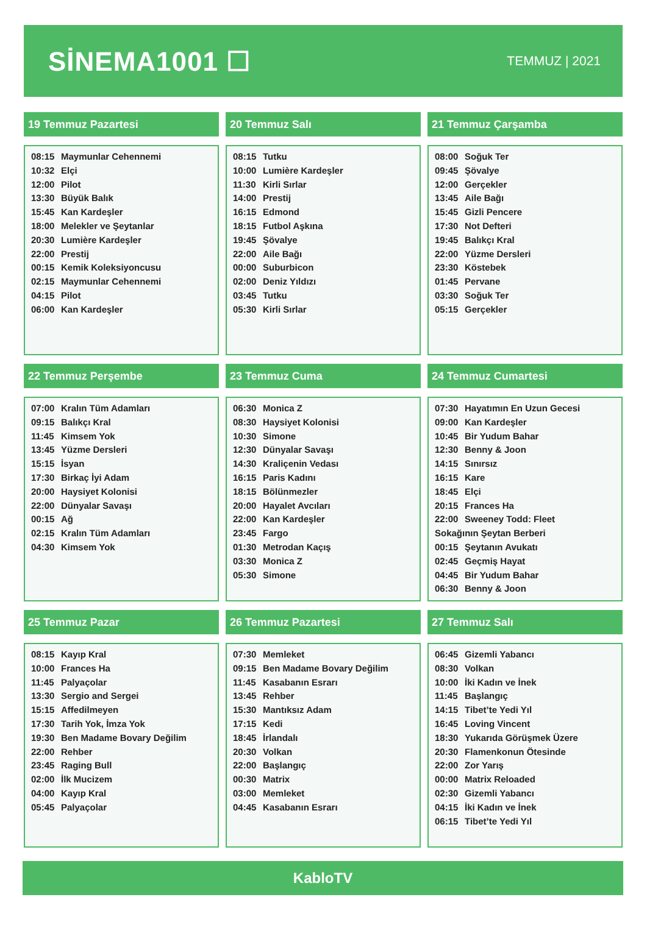SİNEMA1001 ☐
TEMMUZ | 2021
19 Temmuz Pazartesi
| 08:15 | Maymunlar Cehennemi |
| 10:32 | Elçi |
| 12:00 | Pilot |
| 13:30 | Büyük Balık |
| 15:45 | Kan Kardeşler |
| 18:00 | Melekler ve Şeytanlar |
| 20:30 | Lumière Kardeşler |
| 22:00 | Prestij |
| 00:15 | Kemik Koleksiyoncusu |
| 02:15 | Maymunlar Cehennemi |
| 04:15 | Pilot |
| 06:00 | Kan Kardeşler |
20 Temmuz Salı
| 08:15 | Tutku |
| 10:00 | Lumière Kardeşler |
| 11:30 | Kirli Sırlar |
| 14:00 | Prestij |
| 16:15 | Edmond |
| 18:15 | Futbol Aşkına |
| 19:45 | Şövalye |
| 22:00 | Aile Bağı |
| 00:00 | Suburbicon |
| 02:00 | Deniz Yıldızı |
| 03:45 | Tutku |
| 05:30 | Kirli Sırlar |
21 Temmuz Çarşamba
| 08:00 | Soğuk Ter |
| 09:45 | Şövalye |
| 12:00 | Gerçekler |
| 13:45 | Aile Bağı |
| 15:45 | Gizli Pencere |
| 17:30 | Not Defteri |
| 19:45 | Balıkçı Kral |
| 22:00 | Yüzme Dersleri |
| 23:30 | Köstebek |
| 01:45 | Pervane |
| 03:30 | Soğuk Ter |
| 05:15 | Gerçekler |
22 Temmuz Perşembe
| 07:00 | Kralın Tüm Adamları |
| 09:15 | Balıkçı Kral |
| 11:45 | Kimsem Yok |
| 13:45 | Yüzme Dersleri |
| 15:15 | İsyan |
| 17:30 | Birkaç İyi Adam |
| 20:00 | Haysiyet Kolonisi |
| 22:00 | Dünyalar Savaşı |
| 00:15 | Ağ |
| 02:15 | Kralın Tüm Adamları |
| 04:30 | Kimsem Yok |
23 Temmuz Cuma
| 06:30 | Monica Z |
| 08:30 | Haysiyet Kolonisi |
| 10:30 | Simone |
| 12:30 | Dünyalar Savaşı |
| 14:30 | Kraliçenin Vedası |
| 16:15 | Paris Kadını |
| 18:15 | Bölünmezler |
| 20:00 | Hayalet Avcıları |
| 22:00 | Kan Kardeşler |
| 23:45 | Fargo |
| 01:30 | Metrodan Kaçış |
| 03:30 | Monica Z |
| 05:30 | Simone |
24 Temmuz Cumartesi
| 07:30 | Hayatımın En Uzun Gecesi |
| 09:00 | Kan Kardeşler |
| 10:45 | Bir Yudum Bahar |
| 12:30 | Benny & Joon |
| 14:15 | Sınırsız |
| 16:15 | Kare |
| 18:45 | Elçi |
| 20:15 | Frances Ha |
| 22:00 | Sweeney Todd: Fleet |
| Sokağının Şeytan Berberi | |
| 00:15 | Şeytanın Avukatı |
| 02:45 | Geçmiş Hayat |
| 04:45 | Bir Yudum Bahar |
| 06:30 | Benny & Joon |
25 Temmuz Pazar
| 08:15 | Kayıp Kral |
| 10:00 | Frances Ha |
| 11:45 | Palyaçolar |
| 13:30 | Sergio and Sergei |
| 15:15 | Affedilmeyen |
| 17:30 | Tarih Yok, İmza Yok |
| 19:30 | Ben Madame Bovary Değilim |
| 22:00 | Rehber |
| 23:45 | Raging Bull |
| 02:00 | İlk Mucizem |
| 04:00 | Kayıp Kral |
| 05:45 | Palyaçolar |
26 Temmuz Pazartesi
| 07:30 | Memleket |
| 09:15 | Ben Madame Bovary Değilim |
| 11:45 | Kasabanın Esrarı |
| 13:45 | Rehber |
| 15:30 | Mantıksız Adam |
| 17:15 | Kedi |
| 18:45 | İrlandalı |
| 20:30 | Volkan |
| 22:00 | Başlangıç |
| 00:30 | Matrix |
| 03:00 | Memleket |
| 04:45 | Kasabanın Esrarı |
27 Temmuz Salı
| 06:45 | Gizemli Yabancı |
| 08:30 | Volkan |
| 10:00 | İki Kadın ve İnek |
| 11:45 | Başlangıç |
| 14:15 | Tibet’te Yedi Yıl |
| 16:45 | Loving Vincent |
| 18:30 | Yukarıda Görüşmek Üzere |
| 20:30 | Flamenkonun Ötesinde |
| 22:00 | Zor Yarış |
| 00:00 | Matrix Reloaded |
| 02:30 | Gizemli Yabancı |
| 04:15 | İki Kadın ve İnek |
| 06:15 | Tibet’te Yedi Yıl |
KabloTV